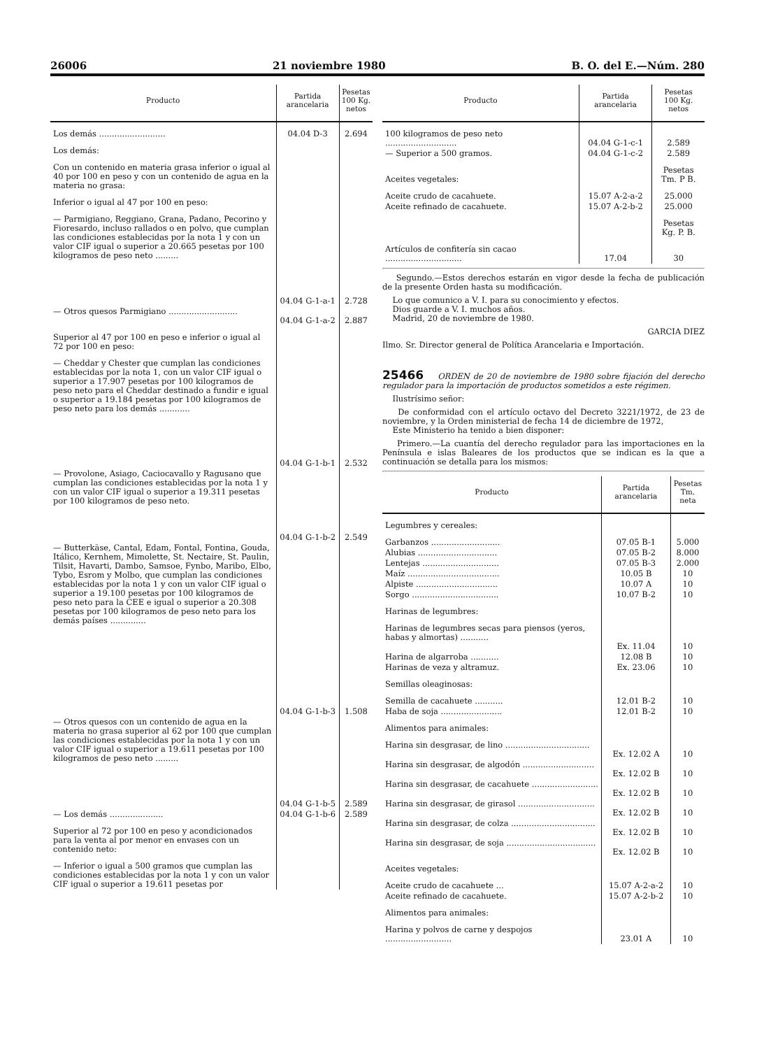26006 21 noviembre 1980 B. O. del E.—Núm. 280
| Producto | Partida arancelaria | Pesetas 100 Kg. netos |
| --- | --- | --- |
| Los demás .......................... | 04.04 D-3 | 2.694 |
| Los demás: | | |
| Con un contenido en materia grasa inferior o igual al 40 por 100 en peso y con un contenido de agua en la materia no grasa: | | |
| Inferior o igual al 47 por 100 en peso: | | |
| — Parmigiano, Reggiano, Grana, Padano, Pecorino y Fioresardo, incluso rallados o en polvo, que cumplan las condiciones establecidas por la nota 1 y con un valor CIF igual o superior a 20.665 pesetas por 100 kilogramos de peso neto ......... | 04.04 G-1-a-1 | 2.728 |
| — Otros quesos Parmigiano ........................... | 04.04 G-1-a-2 | 2.887 |
| Superior al 47 por 100 en peso e inferior o igual al 72 por 100 en peso: | | |
| — Cheddar y Chester que cumplan las condiciones establecidas por la nota 1, con un valor CIF igual o superior a 17.907 pesetas por 100 kilogramos de peso neto para el Cheddar destinado a fundir e igual o superior a 19.184 pesetas por 100 kilogramos de peso neto para los demás ............ | 04.04 G-1-b-1 | 2.532 |
| — Provolone, Asiago, Caciocavallo y Ragusano que cumplan las condiciones establecidas por la nota 1 y con un valor CIF igual o superior a 19.311 pesetas por 100 kilogramos de peso neto. | 04.04 G-1-b-2 | 2.549 |
| — Butterkäse, Cantal, Edam, Fontal, Fontina, Gouda, Itálico, Kernhem, Mimolette, St. Nectaire, St. Paulin, Tilsit, Havarti, Dambo, Samsoe, Fynbo, Maribo, Elbo, Tybo, Esrom y Molbo, que cumplan las condiciones establecidas por la nota 1 y con un valor CIF igual o superior a 19.100 pesetas por 100 kilogramos de peso neto para la CEE e igual o superior a 20.308 pesetas por 100 kilogramos de peso neto para los demás países .............. | 04.04 G-1-b-3 | 1.508 |
| — Otros quesos con un contenido de agua en la materia no grasa superior al 62 por 100 que cumplan las condiciones establecidas por la nota 1 y con un valor CIF igual o superior a 19.611 pesetas por 100 kilogramos de peso neto ......... | 04.04 G-1-b-5 | 2.589 |
| — Los demás ..................... | 04.04 G-1-b-6 | 2.589 |
| Superior al 72 por 100 en peso y acondicionados para la venta al por menor en envases con un contenido neto: | | |
| — Inferior o igual a 500 gramos que cumplan las condiciones establecidas por la nota 1 y con un valor CIF igual o superior a 19.611 pesetas por | | |
| Producto | Partida arancelaria | Pesetas 100 Kg. netos |
| --- | --- | --- |
| 100 kilogramos de peso neto ............................ | 04.04 G-1-c-1 | 2.589 |
| — Superior a 500 gramos. | 04.04 G-1-c-2 | 2.589 |
| Aceites vegetales: | | Pesetas Tm. P B. |
| Aceite crudo de cacahuete. | 15.07 A-2-a-2 | 25.000 |
| Aceite refinado de cacahuete. | 15.07 A-2-b-2 | 25.000 |
| | | Pesetas Kg. P. B. |
| Artículos de confitería sin cacao .............................. | 17.04 | 30 |
Segundo.—Estos derechos estarán en vigor desde la fecha de publicación de la presente Orden hasta su modificación.
Lo que comunico a V. I. para su conocimiento y efectos.
Dios guarde a V. I. muchos años.
Madrid, 20 de noviembre de 1980.
GARCIA DIEZ
Ilmo. Sr. Director general de Política Arancelaria e Importación.
25466 ORDEN de 20 de noviembre de 1980 sobre fijación del derecho regulador para la importación de productos sometidos a este régimen.
Ilustrísimo señor:
De conformidad con el artículo octavo del Decreto 3221/1972, de 23 de noviembre, y la Orden ministerial de fecha 14 de diciembre de 1972,
Este Ministerio ha tenido a bien disponer:
Primero.—La cuantía del derecho regulador para las importaciones en la Península e islas Baleares de los productos que se indican es la que a continuación se detalla para los mismos:
| Producto | Partida arancelaria | Pesetas Tm. neta |
| --- | --- | --- |
| Legumbres y cereales: | | |
| Garbanzos ........................... | 07.05 B-1 | 5.000 |
| Alubias ............................... | 07.05 B-2 | 8.000 |
| Lentejas .............................. | 07.05 B-3 | 2.000 |
| Maíz .................................... | 10.05 B | 10 |
| Alpiste ................................ | 10.07 A | 10 |
| Sorgo .................................. | 10.07 B-2 | 10 |
| Harinas de legumbres: | | |
| Harinas de legumbres secas para piensos (yeros, habas y almortas) ........... | Ex. 11.04 | 10 |
| Harina de algarroba ........... | 12.08 B | 10 |
| Harinas de veza y altramuz. | Ex. 23.06 | 10 |
| Semillas oleaginosas: | | |
| Semilla de cacahuete ........... | 12.01 B-2 | 10 |
| Haba de soja ........................ | 12.01 B-2 | 10 |
| Alimentos para animales: | | |
| Harina sin desgrasar, de lino ................................. | Ex. 12.02 A | 10 |
| Harina sin desgrasar, de algodón ............................ | Ex. 12.02 B | 10 |
| Harina sin desgrasar, de cacahuete .......................... | Ex. 12.02 B | 10 |
| Harina sin desgrasar, de girasol .............................. | Ex. 12.02 B | 10 |
| Harina sin desgrasar, de colza ................................. | Ex. 12.02 B | 10 |
| Harina sin desgrasar, de soja ................................... | Ex. 12.02 B | 10 |
| Aceites vegetales: | | |
| Aceite crudo de cacahuete ... | 15.07 A-2-a-2 | 10 |
| Aceite refinado de cacahuete. | 15.07 A-2-b-2 | 10 |
| Alimentos para animales: | | |
| Harina y polvos de carne y despojos .......................... | 23.01 A | 10 |